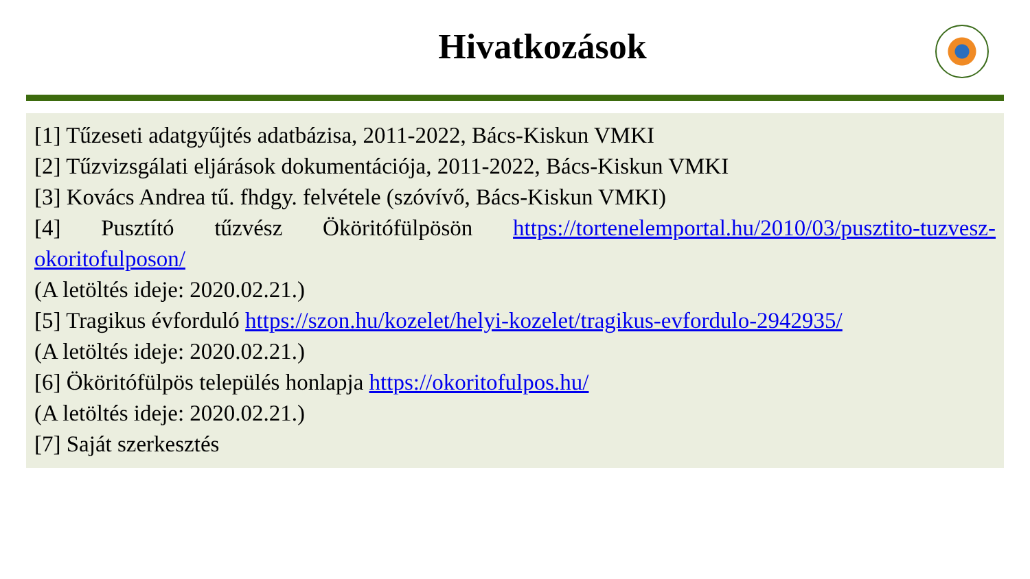Hivatkozások
[1] Tűzeseti adatgyűjtés adatbázisa, 2011-2022, Bács-Kiskun VMKI
[2] Tűzvizsgálati eljárások dokumentációja, 2011-2022, Bács-Kiskun VMKI
[3] Kovács Andrea tű. fhdgy. felvétele (szóvívő, Bács-Kiskun VMKI)
[4] Pusztító tűzvész Ököritófülpösön https://tortenelemportal.hu/2010/03/pusztito-tuzvesz-okoritofulposon/
(A letöltés ideje: 2020.02.21.)
[5] Tragikus évforduló https://szon.hu/kozelet/helyi-kozelet/tragikus-evfordulo-2942935/
(A letöltés ideje: 2020.02.21.)
[6] Ököritófülpös település honlapja https://okoritofulpos.hu/
(A letöltés ideje: 2020.02.21.)
[7] Saját szerkesztés